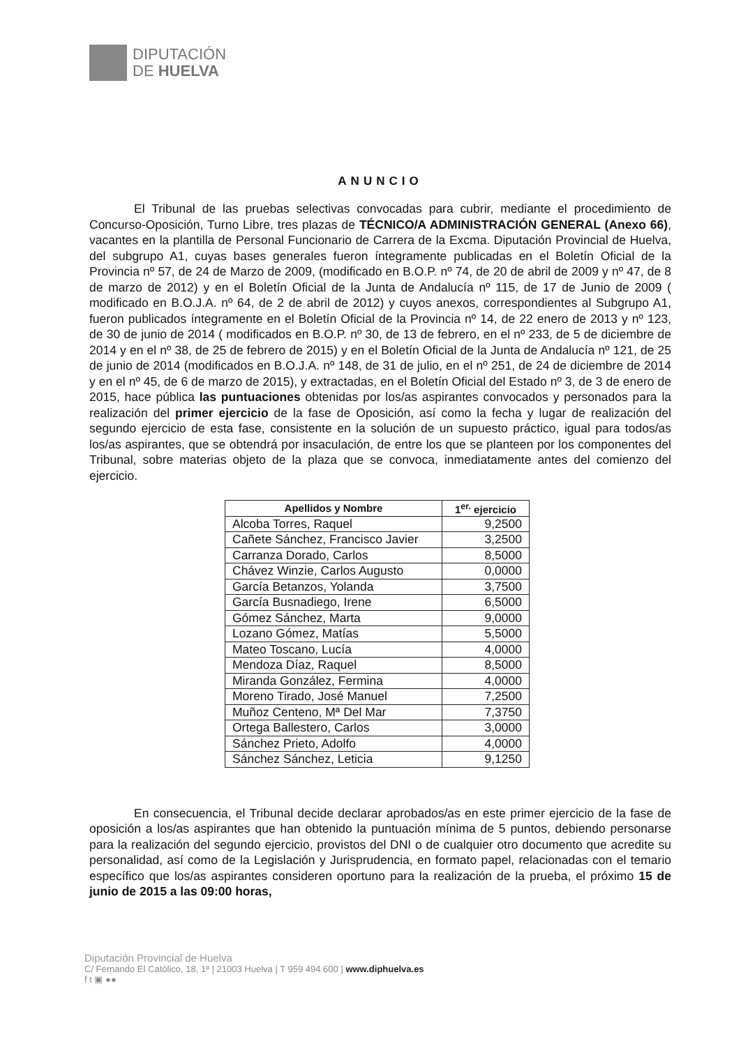DIPUTACIÓN
DE HUELVA
ANUNCIO
El Tribunal de las pruebas selectivas convocadas para cubrir, mediante el procedimiento de Concurso-Oposición, Turno Libre, tres plazas de TÉCNICO/A ADMINISTRACIÓN GENERAL (Anexo 66), vacantes en la plantilla de Personal Funcionario de Carrera de la Excma. Diputación Provincial de Huelva, del subgrupo A1, cuyas bases generales fueron íntegramente publicadas en el Boletín Oficial de la Provincia nº 57, de 24 de Marzo de 2009, (modificado en B.O.P. nº 74, de 20 de abril de 2009 y nº 47, de 8 de marzo de 2012) y en el Boletín Oficial de la Junta de Andalucía nº 115, de 17 de Junio de 2009 ( modificado en B.O.J.A. nº 64, de 2 de abril de 2012) y cuyos anexos, correspondientes al Subgrupo A1, fueron publicados íntegramente en el Boletín Oficial de la Provincia nº 14, de 22 enero de 2013 y nº 123, de 30 de junio de 2014 ( modificados en B.O.P. nº 30, de 13 de febrero, en el nº 233, de 5 de diciembre de 2014 y en el nº 38, de 25 de febrero de 2015) y en el Boletín Oficial de la Junta de Andalucía nº 121, de 25 de junio de 2014 (modificados en B.O.J.A. nº 148, de 31 de julio, en el nº 251, de 24 de diciembre de 2014 y en el nº 45, de 6 de marzo de 2015), y extractadas, en el Boletín Oficial del Estado nº 3, de 3 de enero de 2015, hace pública las puntuaciones obtenidas por los/as aspirantes convocados y personados para la realización del primer ejercicio de la fase de Oposición, así como la fecha y lugar de realización del segundo ejercicio de esta fase, consistente en la solución de un supuesto práctico, igual para todos/as los/as aspirantes, que se obtendrá por insaculación, de entre los que se planteen por los componentes del Tribunal, sobre materias objeto de la plaza que se convoca, inmediatamente antes del comienzo del ejercicio.
| Apellidos y Nombre | 1<sup>er.</sup> ejercicio |
| --- | --- |
| Alcoba Torres, Raquel | 9,2500 |
| Cañete Sánchez, Francisco Javier | 3,2500 |
| Carranza Dorado, Carlos | 8,5000 |
| Chávez Winzie, Carlos Augusto | 0,0000 |
| García Betanzos, Yolanda | 3,7500 |
| García Busnadiego, Irene | 6,5000 |
| Gómez Sánchez, Marta | 9,0000 |
| Lozano Gómez, Matías | 5,5000 |
| Mateo Toscano, Lucía | 4,0000 |
| Mendoza Díaz, Raquel | 8,5000 |
| Miranda González, Fermina | 4,0000 |
| Moreno Tirado, José Manuel | 7,2500 |
| Muñoz Centeno, Mª Del Mar | 7,3750 |
| Ortega Ballestero, Carlos | 3,0000 |
| Sánchez Prieto, Adolfo | 4,0000 |
| Sánchez Sánchez, Leticia | 9,1250 |
En consecuencia, el Tribunal decide declarar aprobados/as en este primer ejercicio de la fase de oposición a los/as aspirantes que han obtenido la puntuación mínima de 5 puntos, debiendo personarse para la realización del segundo ejercicio, provistos del DNI o de cualquier otro documento que acredite su personalidad, así como de la Legislación y Jurisprudencia, en formato papel, relacionadas con el temario específico que los/as aspirantes consideren oportuno para la realización de la prueba, el próximo 15 de junio de 2015 a las 09:00 horas,
Diputación Provincial de Huelva
C/ Fernando El Católico, 18, 1ª | 21003 Huelva | T 959 494 600 | www.diphuelva.es
f t ▣ ●●